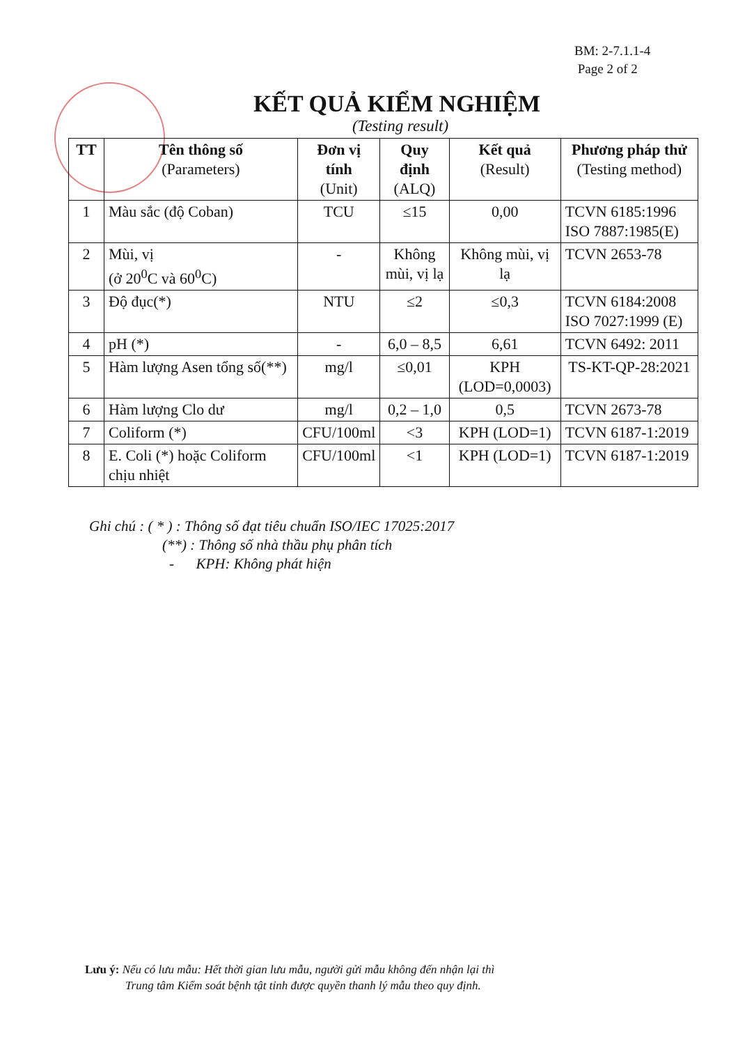BM: 2-7.1.1-4
Page 2 of 2
KẾT QUẢ KIỂM NGHIỆM
(Testing result)
| TT | Tên thông số (Parameters) | Đơn vị tính (Unit) | Quy định (ALQ) | Kết quả (Result) | Phương pháp thử (Testing method) |
| --- | --- | --- | --- | --- | --- |
| 1 | Màu sắc (độ Coban) | TCU | ≤15 | 0,00 | TCVN 6185:1996 ISO 7887:1985(E) |
| 2 | Mùi, vị (ở 20<sup>0</sup>C và 60<sup>0</sup>C) | - | Không mùi, vị lạ | Không mùi, vị lạ | TCVN 2653-78 |
| 3 | Độ đục(*) | NTU | ≤2 | ≤0,3 | TCVN 6184:2008 ISO 7027:1999 (E) |
| 4 | pH (*) | - | 6,0 – 8,5 | 6,61 | TCVN 6492: 2011 |
| 5 | Hàm lượng Asen tổng số(**) | mg/l | ≤0,01 | KPH (LOD=0,0003) | TS-KT-QP-28:2021 |
| 6 | Hàm lượng Clo dư | mg/l | 0,2 – 1,0 | 0,5 | TCVN 2673-78 |
| 7 | Coliform (*) | CFU/100ml | <3 | KPH (LOD=1) | TCVN 6187-1:2019 |
| 8 | E. Coli (*) hoặc Coliform chịu nhiệt | CFU/100ml | <1 | KPH (LOD=1) | TCVN 6187-1:2019 |
Ghi chú : ( * ) : Thông số đạt tiêu chuẩn ISO/IEC 17025:2017
(**) : Thông số nhà thầu phụ phân tích
- KPH: Không phát hiện
Lưu ý: Nếu có lưu mẫu: Hết thời gian lưu mẫu, người gửi mẫu không đến nhận lại thì
Trung tâm Kiểm soát bệnh tật tỉnh được quyền thanh lý mẫu theo quy định.